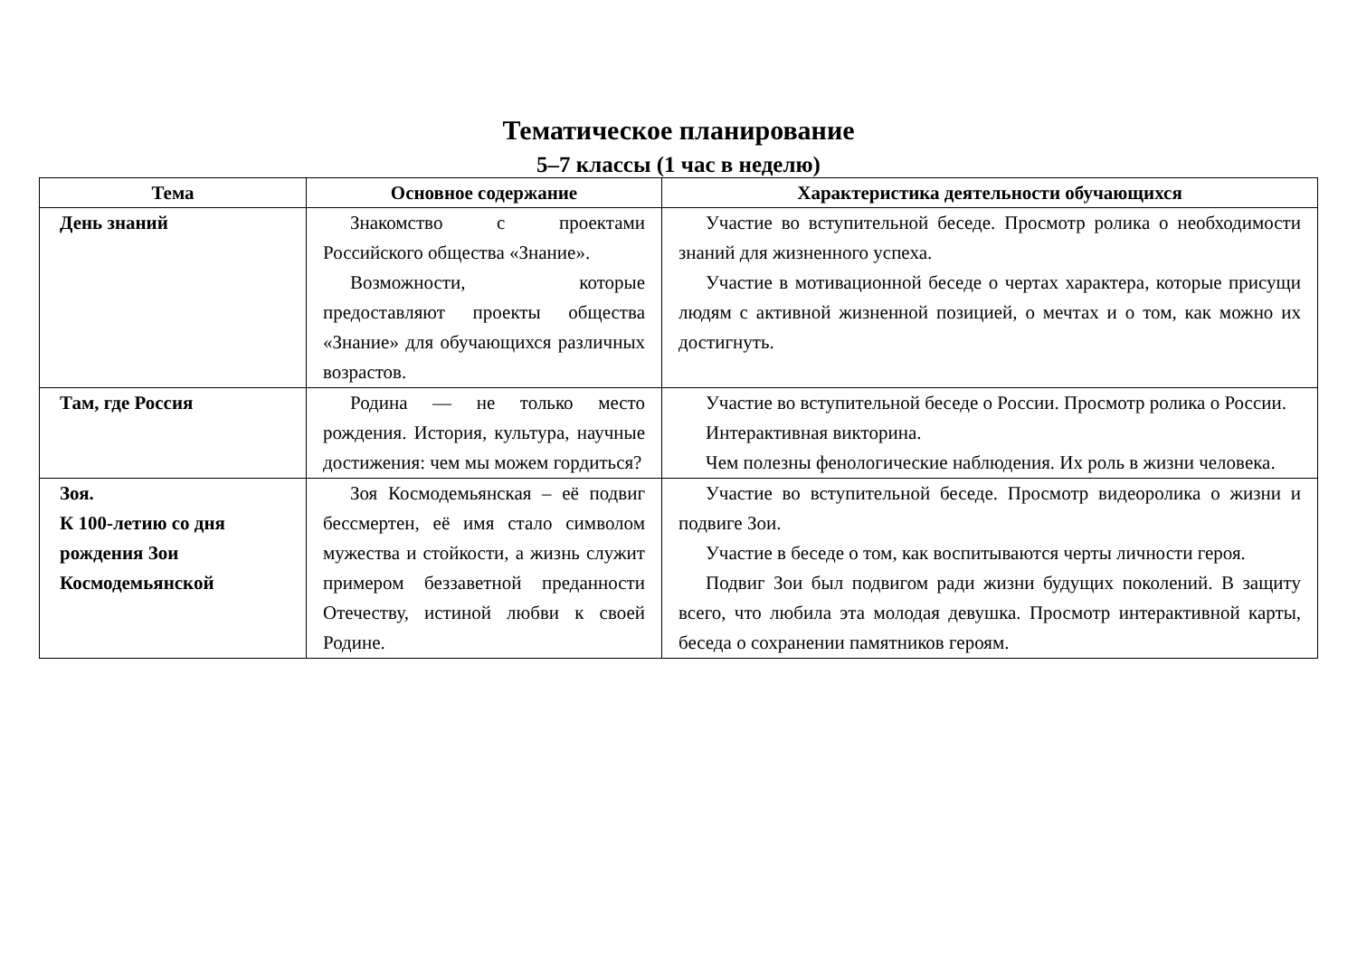Тематическое планирование
5–7 классы (1 час в неделю)
| Тема | Основное содержание | Характеристика деятельности обучающихся |
| --- | --- | --- |
| День знаний | Знакомство с проектами Российского общества «Знание». Возможности, которые предоставляют проекты общества «Знание» для обучающихся различных возрастов. | Участие во вступительной беседе. Просмотр ролика о необходимости знаний для жизненного успеха. Участие в мотивационной беседе о чертах характера, которые присущи людям с активной жизненной позицией, о мечтах и о том, как можно их достигнуть. |
| Там, где Россия | Родина — не только место рождения. История, культура, научные достижения: чем мы можем гордиться? | Участие во вступительной беседе о России. Просмотр ролика о России. Интерактивная викторина. Чем полезны фенологические наблюдения. Их роль в жизни человека. |
| Зоя. К 100-летию со дня рождения Зои Космодемьянской | Зоя Космодемьянская – её подвиг бессмертен, её имя стало символом мужества и стойкости, а жизнь служит примером беззаветной преданности Отечеству, истиной любви к своей Родине. | Участие во вступительной беседе. Просмотр видеоролика о жизни и подвиге Зои. Участие в беседе о том, как воспитываются черты личности героя. Подвиг Зои был подвигом ради жизни будущих поколений. В защиту всего, что любила эта молодая девушка. Просмотр интерактивной карты, беседа о сохранении памятников героям. |